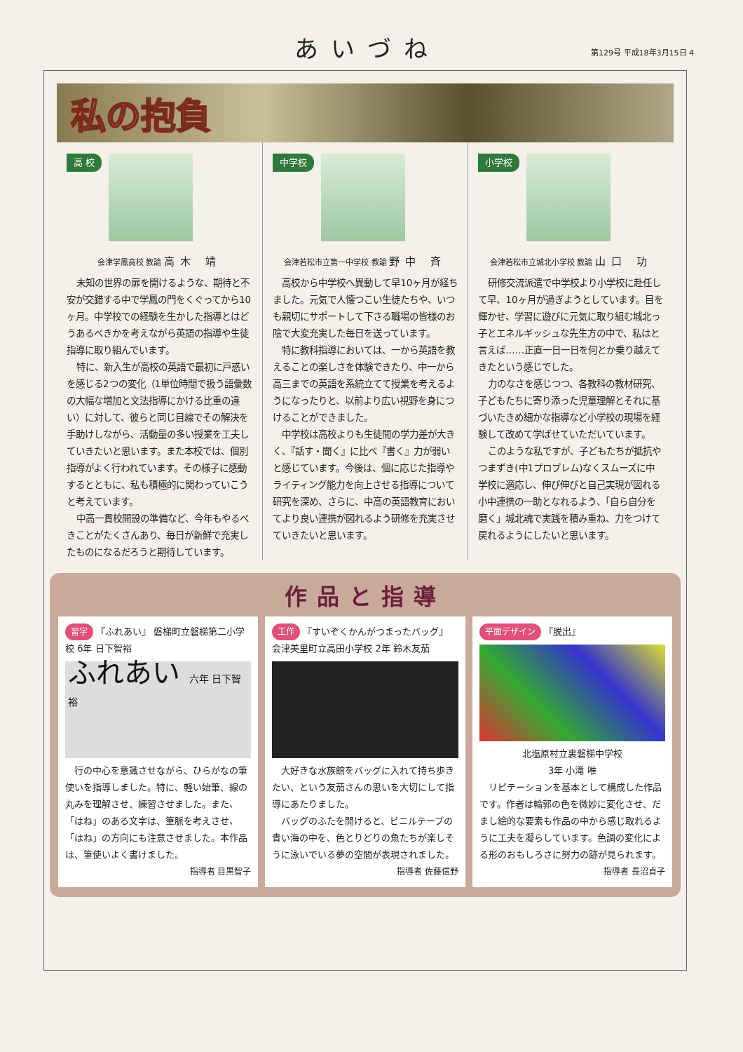あいづね
第129号 平成18年3月15日 4
私の抱負
高 校
会津学鳳高校 教諭 高木 靖
未知の世界の扉を開けるような、期待と不安が交錯する中で学鳳の門をくぐってから10ヶ月。中学校での経験を生かした指導とはどうあるべきかを考えながら英語の指導や生徒指導に取り組んでいます。
特に、新入生が高校の英語で最初に戸惑いを感じる2つの変化（1単位時間で扱う語彙数の大幅な増加と文法指導にかける比重の違い）に対して、彼らと同じ目線でその解決を手助けしながら、活動量の多い授業を工夫していきたいと思います。また本校では、個別指導がよく行われています。その様子に感動するとともに、私も積極的に関わっていこうと考えています。
中高一貫校開設の準備など、今年もやるべきことがたくさんあり、毎日が新鮮で充実したものになるだろうと期待しています。
中学校
会津若松市立第一中学校 教諭 野中 斉
高校から中学校へ異動して早10ヶ月が経ちました。元気で人懐つこい生徒たちや、いつも親切にサポートして下さる職場の皆様のお陰で大変充実した毎日を送っています。
特に教科指導においては、一から英語を教えることの楽しさを体験できたり、中一から高三までの英語を系統立てて授業を考えるようになったりと、以前より広い視野を身につけることができました。
中学校は高校よりも生徒間の学力差が大きく、『話す・聞く』に比べ『書く』力が弱いと感じています。今後は、個に応じた指導やライティング能力を向上させる指導について研究を深め、さらに、中高の英語教育においてより良い連携が図れるよう研修を充実させていきたいと思います。
小学校
会津若松市立城北小学校 教諭 山口 功
研修交流派遣で中学校より小学校に赴任して早、10ヶ月が過ぎようとしています。目を輝かせ、学習に遊びに元気に取り組む城北っ子とエネルギッシュな先生方の中で、私はと言えば……正直一日一日を何とか乗り越えてきたという感じでした。
力のなさを感じつつ、各教科の教材研究、子どもたちに寄り添った児童理解とそれに基づいたきめ細かな指導など小学校の現場を経験して改めて学ばせていただいています。
このような私ですが、子どもたちが抵抗やつまずき(中1プロブレム)なくスムーズに中学校に適応し、伸び伸びと自己実現が図れる小中連携の一助となれるよう、「自ら自分を磨く」城北魂で実践を積み重ね、力をつけて戻れるようにしたいと思います。
作品と指導
習字 『ふれあい』 磐梯町立磐梯第二小学校 6年 日下智裕
ふれあい 六年 日下智裕
行の中心を意識させながら、ひらがなの筆使いを指導しました。特に、軽い始筆、線の丸みを理解させ、練習させました。また、「はね」のある文字は、筆脈を考えさせ、「はね」の方向にも注意させました。本作品は、筆使いよく書けました。
指導者 目黒智子
工作 『すいぞくかんがつまったバッグ』 会津美里町立高田小学校 2年 鈴木友茄
大好きな水族館をバッグに入れて持ち歩きたい、という友茄さんの思いを大切にして指導にあたりました。
バッグのふたを開けると、ビニルテープの青い海の中を、色とりどりの魚たちが楽しそうに泳いでいる夢の空間が表現されました。
指導者 佐藤信野
平面デザイン 『脱出』
北塩原村立裏磐梯中学校
3年 小滝 唯
リピテーションを基本として構成した作品です。作者は輪郭の色を微妙に変化させ、だまし絵的な要素も作品の中から感じ取れるように工夫を凝らしています。色調の変化による形のおもしろさに努力の跡が見られます。
指導者 長沼貞子